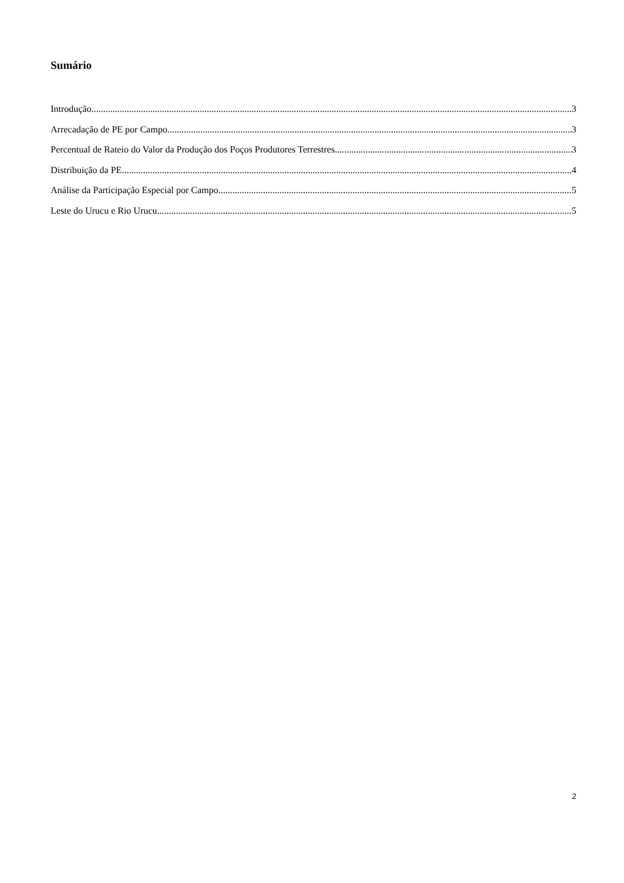Sumário
Introdução 3
Arrecadação de PE por Campo 3
Percentual de Rateio do Valor da Produção dos Poços Produtores Terrestres 3
Distribuição da PE 4
Análise da Participação Especial por Campo 5
Leste do Urucu e Rio Urucu 5
2